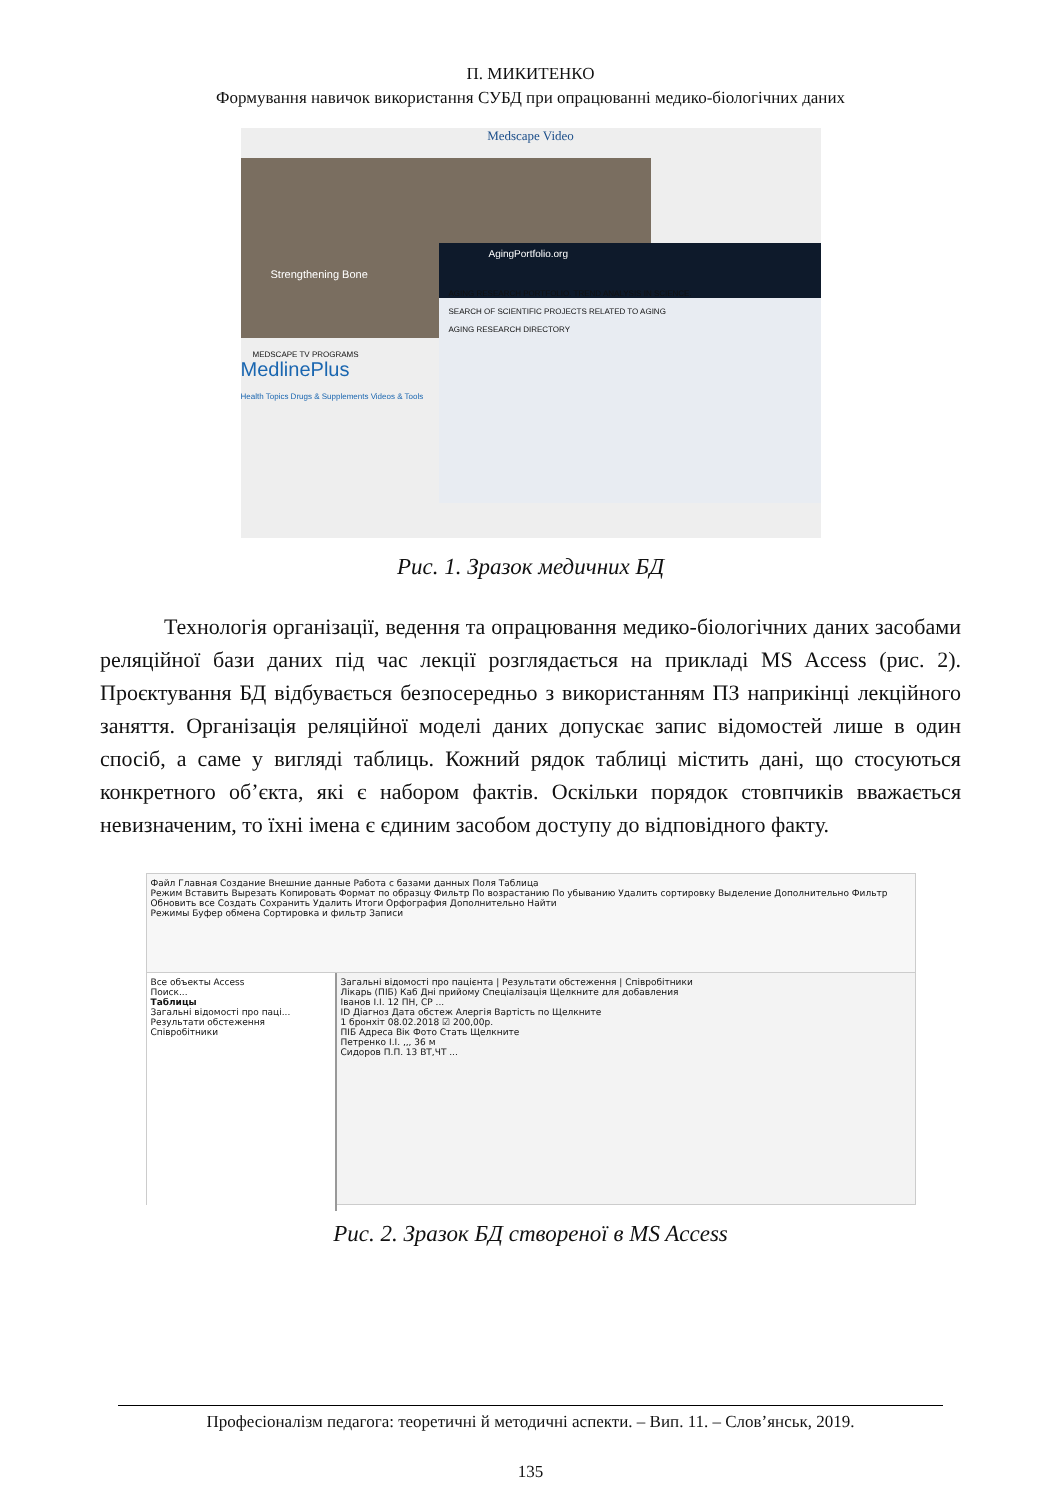П. МИКИТЕНКО
Формування навичок використання СУБД при опрацюванні медико-біологічних даних
Medscape Video
Strengthening Bone
MEDSCAPE TV PROGRAMS
MedlinePlus
Health Topics Drugs & Supplements Videos & Tools
AgingPortfolio.org
AGING RESEARCH PORTFOLIO. TREND ANALYSIS IN SCIENCE.
SEARCH OF SCIENTIFIC PROJECTS RELATED TO AGING
AGING RESEARCH DIRECTORY
Рис. 1. Зразок медичних БД
Технологія організації, ведення та опрацювання медико-біологічних даних засобами реляційної бази даних під час лекції розглядається на прикладі MS Access (рис. 2). Проєктування БД відбувається безпосередньо з використанням ПЗ наприкінці лекційного заняття. Організація реляційної моделі даних допускає запис відомостей лише в один спосіб, а саме у вигляді таблиць. Кожний рядок таблиці містить дані, що стосуються конкретного об’єкта, які є набором фактів. Оскільки порядок стовпчиків вважається невизначеним, то їхні імена є єдиним засобом доступу до відповідного факту.
Файл Главная Создание Внешние данные Работа с базами данных Поля Таблица
Режим Вставить Вырезать Копировать Формат по образцу Фильтр По возрастанию По убыванию Удалить сортировку Выделение Дополнительно Фильтр Обновить все Создать Сохранить Удалить Итоги Орфография Дополнительно Найти
Режимы Буфер обмена Сортировка и фильтр Записи
Все объекты Access
Поиск...
Таблицы
Загальні відомості про паці...
Результати обстеження
Співробітники
Загальні відомості про пацієнта | Результати обстеження | Співробітники
Лікарь (ПІБ) Каб Дні прийому Спеціалізація Щелкните для добавления
Іванов І.І. 12 ПН, СР ...
ID Діагноз Дата обстеж Алергія Вартість по Щелкните
1 бронхіт 08.02.2018 ☑ 200,00р.
ПІБ Адреса Вік Фото Стать Щелкните
Петренко І.І. ,,, 36 м
Сидоров П.П. 13 ВТ,ЧТ ...
Рис. 2. Зразок БД створеної в MS Access
Професіоналізм педагога: теоретичні й методичні аспекти. – Вип. 11. – Слов’янськ, 2019.
135